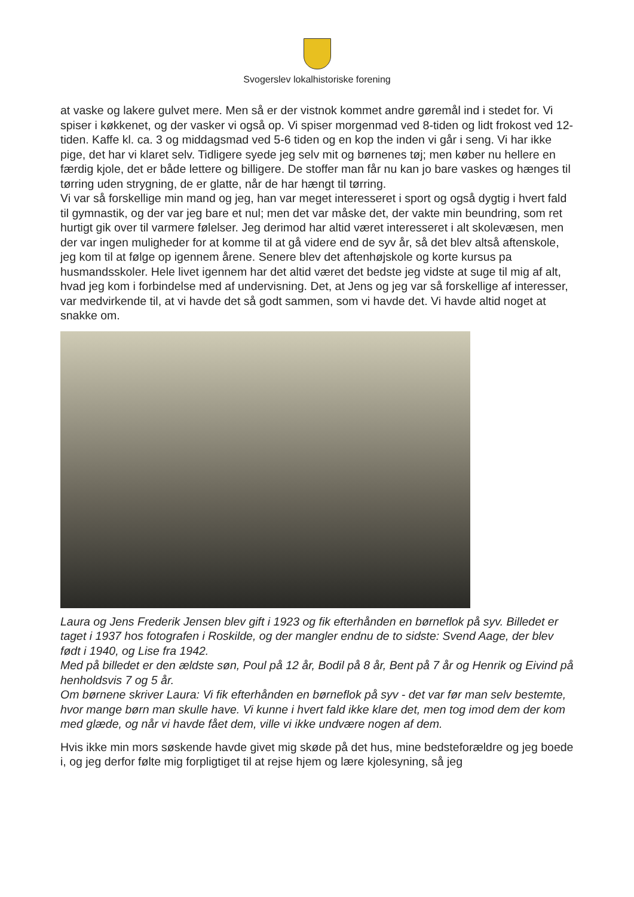Svogerslev lokalhistoriske forening
at vaske og lakere gulvet mere. Men så er der vistnok kommet andre gøremål ind i stedet for. Vi spiser i køkkenet, og der vasker vi også op. Vi spiser morgenmad ved 8-tiden og lidt frokost ved 12-tiden. Kaffe kl. ca. 3 og middagsmad ved 5-6 tiden og en kop the inden vi går i seng. Vi har ikke pige, det har vi klaret selv. Tidligere syede jeg selv mit og børnenes tøj; men køber nu hellere en færdig kjole, det er både lettere og billigere. De stoffer man får nu kan jo bare vaskes og hænges til tørring uden strygning, de er glatte, når de har hængt til tørring.
Vi var så forskellige min mand og jeg, han var meget interesseret i sport og også dygtig i hvert fald til gymnastik, og der var jeg bare et nul; men det var måske det, der vakte min beundring, som ret hurtigt gik over til varmere følelser. Jeg derimod har altid været interesseret i alt skolevæsen, men der var ingen muligheder for at komme til at gå videre end de syv år, så det blev altså aftenskole, jeg kom til at følge op igennem årene. Senere blev det aftenhøjskole og korte kursus pa husmandsskoler. Hele livet igennem har det altid været det bedste jeg vidste at suge til mig af alt, hvad jeg kom i forbindelse med af undervisning. Det, at Jens og jeg var så forskellige af interesser, var medvirkende til, at vi havde det så godt sammen, som vi havde det. Vi havde altid noget at snakke om.
Laura og Jens Frederik Jensen blev gift i 1923 og fik efterhånden en børneflok på syv. Billedet er taget i 1937 hos fotografen i Roskilde, og der mangler endnu de to sidste: Svend Aage, der blev født i 1940, og Lise fra 1942.
Med på billedet er den ældste søn, Poul på 12 år, Bodil på 8 år, Bent på 7 år og Henrik og Eivind på henholdsvis 7 og 5 år.
Om børnene skriver Laura: Vi fik efterhånden en børneflok på syv - det var før man selv bestemte, hvor mange børn man skulle have. Vi kunne i hvert fald ikke klare det, men tog imod dem der kom med glæde, og når vi havde fået dem, ville vi ikke undvære nogen af dem.
Hvis ikke min mors søskende havde givet mig skøde på det hus, mine bedsteforældre og jeg boede i, og jeg derfor følte mig forpligtiget til at rejse hjem og lære kjolesyning, så jeg